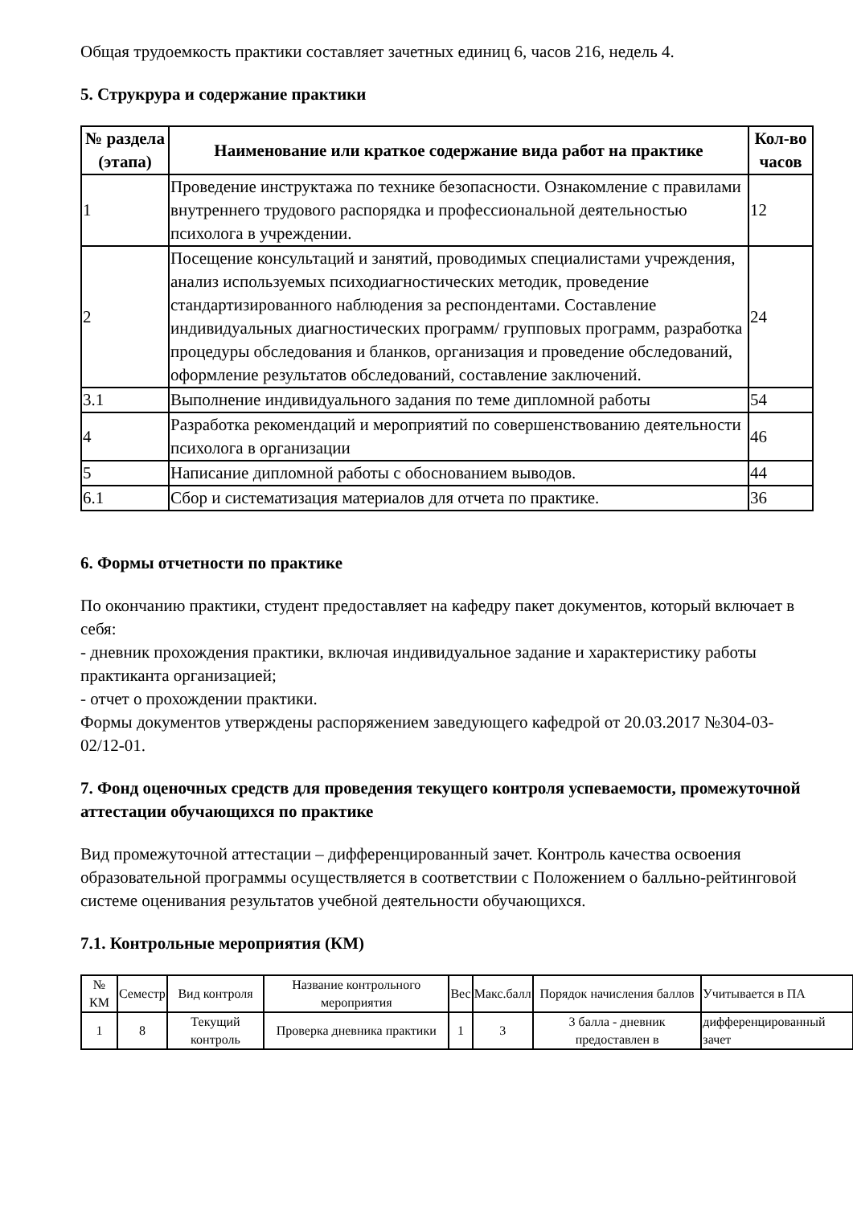Общая трудоемкость практики составляет зачетных единиц 6, часов 216, недель 4.
5. Струкрура и содержание практики
| № раздела (этапа) | Наименование или краткое содержание вида работ на практике | Кол-во часов |
| --- | --- | --- |
| 1 | Проведение инструктажа по технике безопасности. Ознакомление с правилами внутреннего трудового распорядка и профессиональной деятельностью психолога в учреждении. | 12 |
| 2 | Посещение консультаций и занятий, проводимых специалистами учреждения, анализ используемых психодиагностических методик, проведение стандартизированного наблюдения за респондентами. Составление индивидуальных диагностических программ/ групповых программ, разработка процедуры обследования и бланков, организация и проведение обследований, оформление результатов обследований, составление заключений. | 24 |
| 3.1 | Выполнение индивидуального задания по теме дипломной работы | 54 |
| 4 | Разработка рекомендаций и мероприятий по совершенствованию деятельности психолога в организации | 46 |
| 5 | Написание дипломной работы с обоснованием выводов. | 44 |
| 6.1 | Сбор и систематизация материалов для отчета по практике. | 36 |
6. Формы отчетности по практике
По окончанию практики, студент предоставляет на кафедру пакет документов, который включает в себя:
- дневник прохождения практики, включая индивидуальное задание и характеристику работы практиканта организацией;
- отчет о прохождении практики.
Формы документов утверждены распоряжением заведующего кафедрой от 20.03.2017 №304-03-02/12-01.
7. Фонд оценочных средств для проведения текущего контроля успеваемости, промежуточной аттестации обучающихся по практике
Вид промежуточной аттестации – дифференцированный зачет. Контроль качества освоения образовательной программы осуществляется в соответствии с Положением о балльно-рейтинговой системе оценивания результатов учебной деятельности обучающихся.
7.1. Контрольные мероприятия (КМ)
| № КМ | Семестр | Вид контроля | Название контрольного мероприятия | Вес | Макс.балл | Порядок начисления баллов | Учитывается в ПА |
| 1 | 8 | Текущий контроль | Проверка дневника практики | 1 | 3 | 3 балла - дневник предоставлен в | дифференцированный зачет |